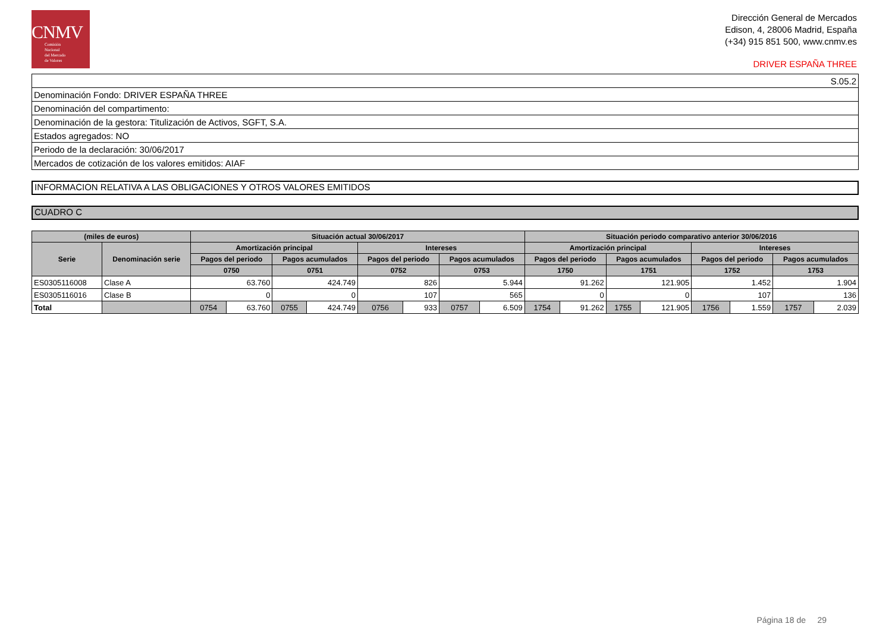CNMV
Comisión
Nacional
del Mercado
de Valores
Dirección General de Mercados
Edison, 4, 28006 Madrid, España
(+34) 915 851 500, www.cnmv.es
DRIVER ESPAÑA THREE
| S.05.2 |
| Denominación Fondo: DRIVER ESPAÑA THREE |
| Denominación del compartimento: |
| Denominación de la gestora: Titulización de Activos, SGFT, S.A. |
| Estados agregados: NO |
| Periodo de la declaración: 30/06/2017 |
| Mercados de cotización de los valores emitidos: AIAF |
INFORMACION RELATIVA A LAS OBLIGACIONES Y OTROS VALORES EMITIDOS
CUADRO C
| (miles de euros) | | Situación actual 30/06/2017 | | | | | | | | Situación periodo comparativo anterior 30/06/2016 | | | | | | | |
| --- | --- | --- | --- | --- | --- | --- | --- | --- | --- | --- | --- | --- | --- | --- | --- | --- | --- |
| Serie | Denominación serie | Amortización principal | | | | Intereses | | | | Amortización principal | | | | Intereses | | | |
| | | Pagos del periodo | | Pagos acumulados | | Pagos del periodo | | Pagos acumulados | | Pagos del periodo | | Pagos acumulados | | Pagos del periodo | | Pagos acumulados | |
| | | 0750 | | 0751 | | 0752 | | 0753 | | 1750 | | 1751 | | 1752 | | 1753 | |
| ES0305116008 | Clase A | 63.760 | | 424.749 | | 826 | | 5.944 | | 91.262 | | 121.905 | | 1.452 | | 1.904 | |
| ES0305116016 | Clase B | 0 | | 0 | | 107 | | 565 | | 0 | | 0 | | 107 | | 136 | |
| Total | | 0754 | 63.760 | 0755 | 424.749 | 0756 | 933 | 0757 | 6.509 | 1754 | 91.262 | 1755 | 121.905 | 1756 | 1.559 | 1757 | 2.039 |
Página 18 de 29